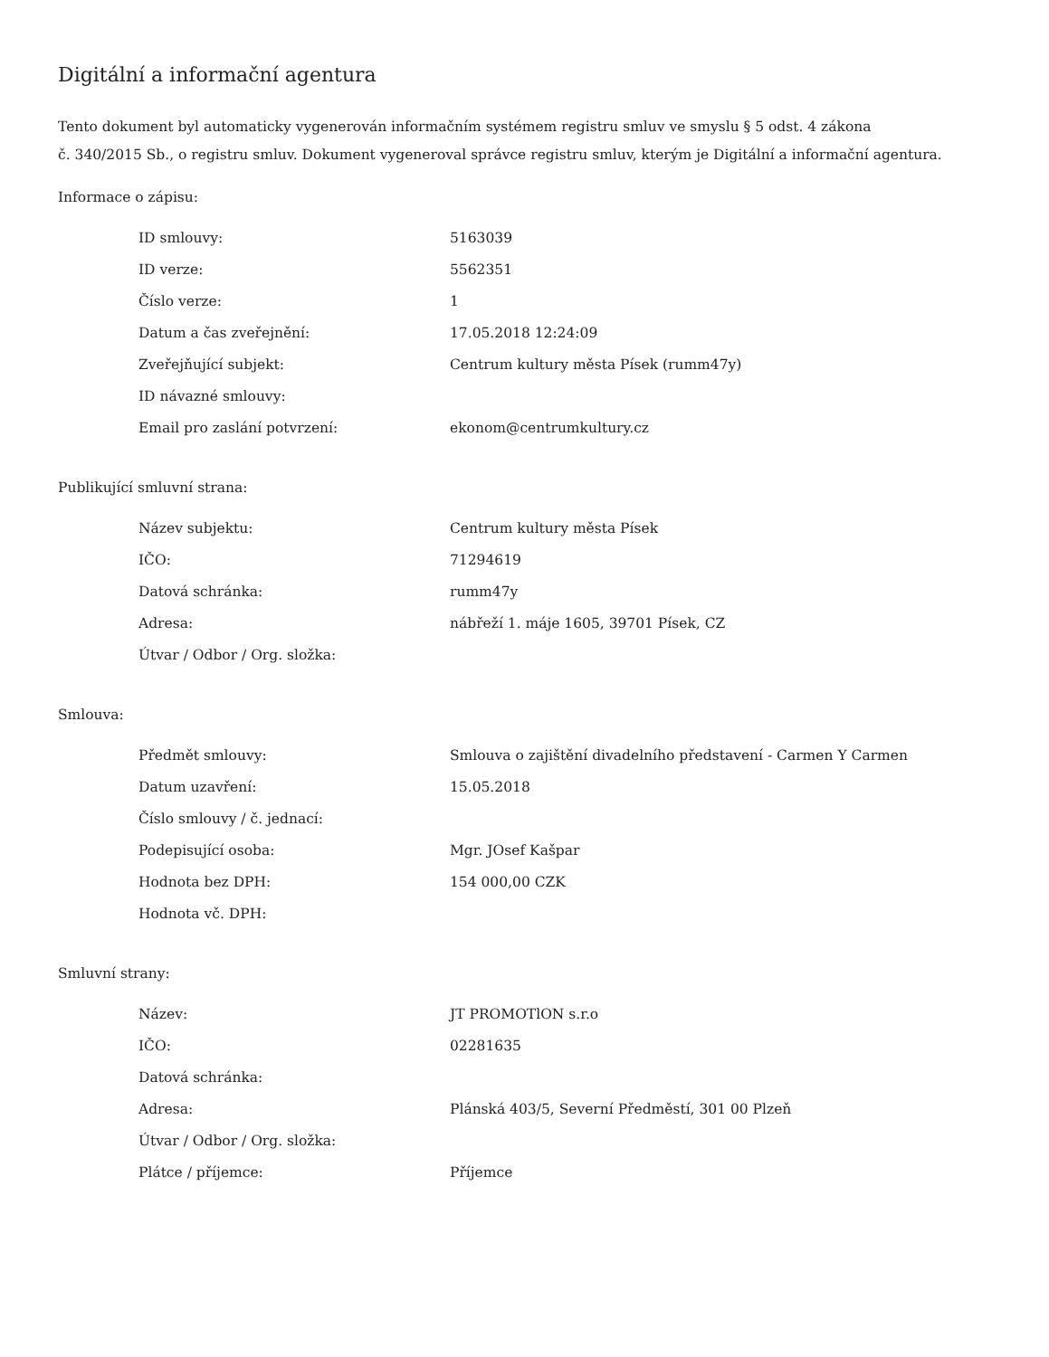Digitální a informační agentura
Tento dokument byl automaticky vygenerován informačním systémem registru smluv ve smyslu § 5 odst. 4 zákona
č. 340/2015 Sb., o registru smluv. Dokument vygeneroval správce registru smluv, kterým je Digitální a informační agentura.
Informace o zápisu:
| ID smlouvy: | 5163039 |
| ID verze: | 5562351 |
| Číslo verze: | 1 |
| Datum a čas zveřejnění: | 17.05.2018 12:24:09 |
| Zveřejňující subjekt: | Centrum kultury města Písek (rumm47y) |
| ID návazné smlouvy: | |
| Email pro zaslání potvrzení: | ekonom@centrumkultury.cz |
Publikující smluvní strana:
| Název subjektu: | Centrum kultury města Písek |
| IČO: | 71294619 |
| Datová schránka: | rumm47y |
| Adresa: | nábřeží 1. máje 1605, 39701 Písek, CZ |
| Útvar / Odbor / Org. složka: | |
Smlouva:
| Předmět smlouvy: | Smlouva o zajištění divadelního představení - Carmen Y Carmen |
| Datum uzavření: | 15.05.2018 |
| Číslo smlouvy / č. jednací: | |
| Podepisující osoba: | Mgr. JOsef Kašpar |
| Hodnota bez DPH: | 154 000,00 CZK |
| Hodnota vč. DPH: | |
Smluvní strany:
| Název: | JT PROMOTlON s.r.o |
| IČO: | 02281635 |
| Datová schránka: | |
| Adresa: | Plánská 403/5, Severní Předměstí, 301 00 Plzeň |
| Útvar / Odbor / Org. složka: | |
| Plátce / příjemce: | Příjemce |